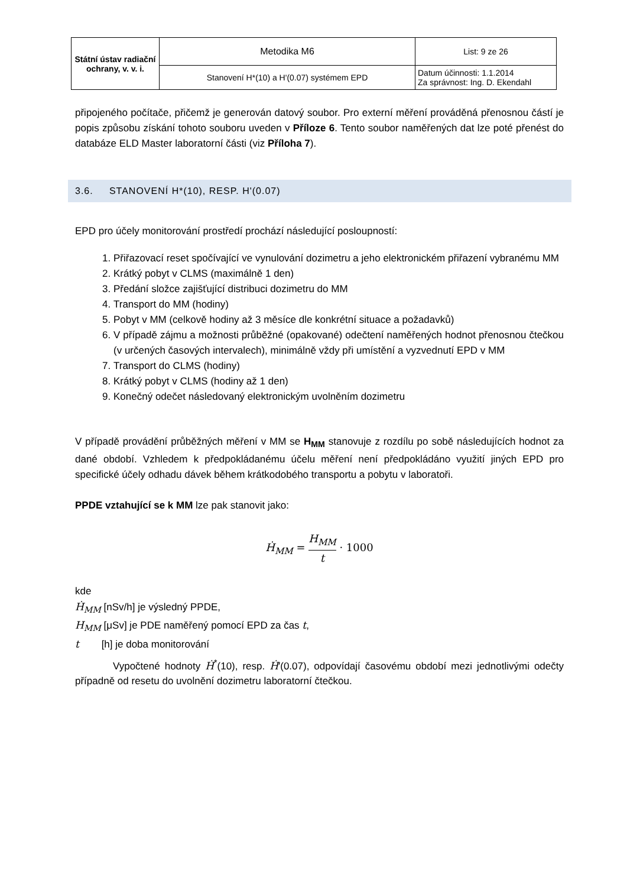| Státní ústav radiační ochrany, v. v. i. | Metodika M6 | List: 9 ze 26 |
| | Stanovení H*(10) a H'(0.07) systémem EPD | Datum účinnosti: 1.1.2014 Za správnost: Ing. D. Ekendahl |
připojeného počítače, přičemž je generován datový soubor. Pro externí měření prováděná přenosnou částí je popis způsobu získání tohoto souboru uveden v Příloze 6. Tento soubor naměřených dat lze poté přenést do databáze ELD Master laboratorní části (viz Příloha 7).
3.6. STANOVENÍ H*(10), RESP. H'(0.07)
EPD pro účely monitorování prostředí prochází následující posloupností:
1. Přiřazovací reset spočívající ve vynulování dozimetru a jeho elektronickém přiřazení vybranému MM
2. Krátký pobyt v CLMS (maximálně 1 den)
3. Předání složce zajišťující distribuci dozimetru do MM
4. Transport do MM (hodiny)
5. Pobyt v MM (celkově hodiny až 3 měsíce dle konkrétní situace a požadavků)
6. V případě zájmu a možnosti průběžné (opakované) odečtení naměřených hodnot přenosnou čtečkou (v určených časových intervalech), minimálně vždy při umístění a vyzvednutí EPD v MM
7. Transport do CLMS (hodiny)
8. Krátký pobyt v CLMS (hodiny až 1 den)
9. Konečný odečet následovaný elektronickým uvolněním dozimetru
V případě provádění průběžných měření v MM se H<sub>MM</sub> stanovuje z rozdílu po sobě následujících hodnot za dané období. Vzhledem k předpokládanému účelu měření není předpokládáno využití jiných EPD pro specifické účely odhadu dávek během krátkodobého transportu a pobytu v laboratoři.
PPDE vztahující se k MM lze pak stanovit jako:
Ḣ<sub>MM</sub> = H<sub>MM</sub> t · 1000
kde
Ḣ<sub>MM</sub> [nSv/h] je výsledný PPDE,
H<sub>MM</sub> [μSv] je PDE naměřený pomocí EPD za čas t,
t [h] je doba monitorování
Vypočtené hodnoty Ḣ<sup>*</sup>(10), resp. Ḣ′(0.07), odpovídají časovému období mezi jednotlivými odečty případně od resetu do uvolnění dozimetru laboratorní čtečkou.